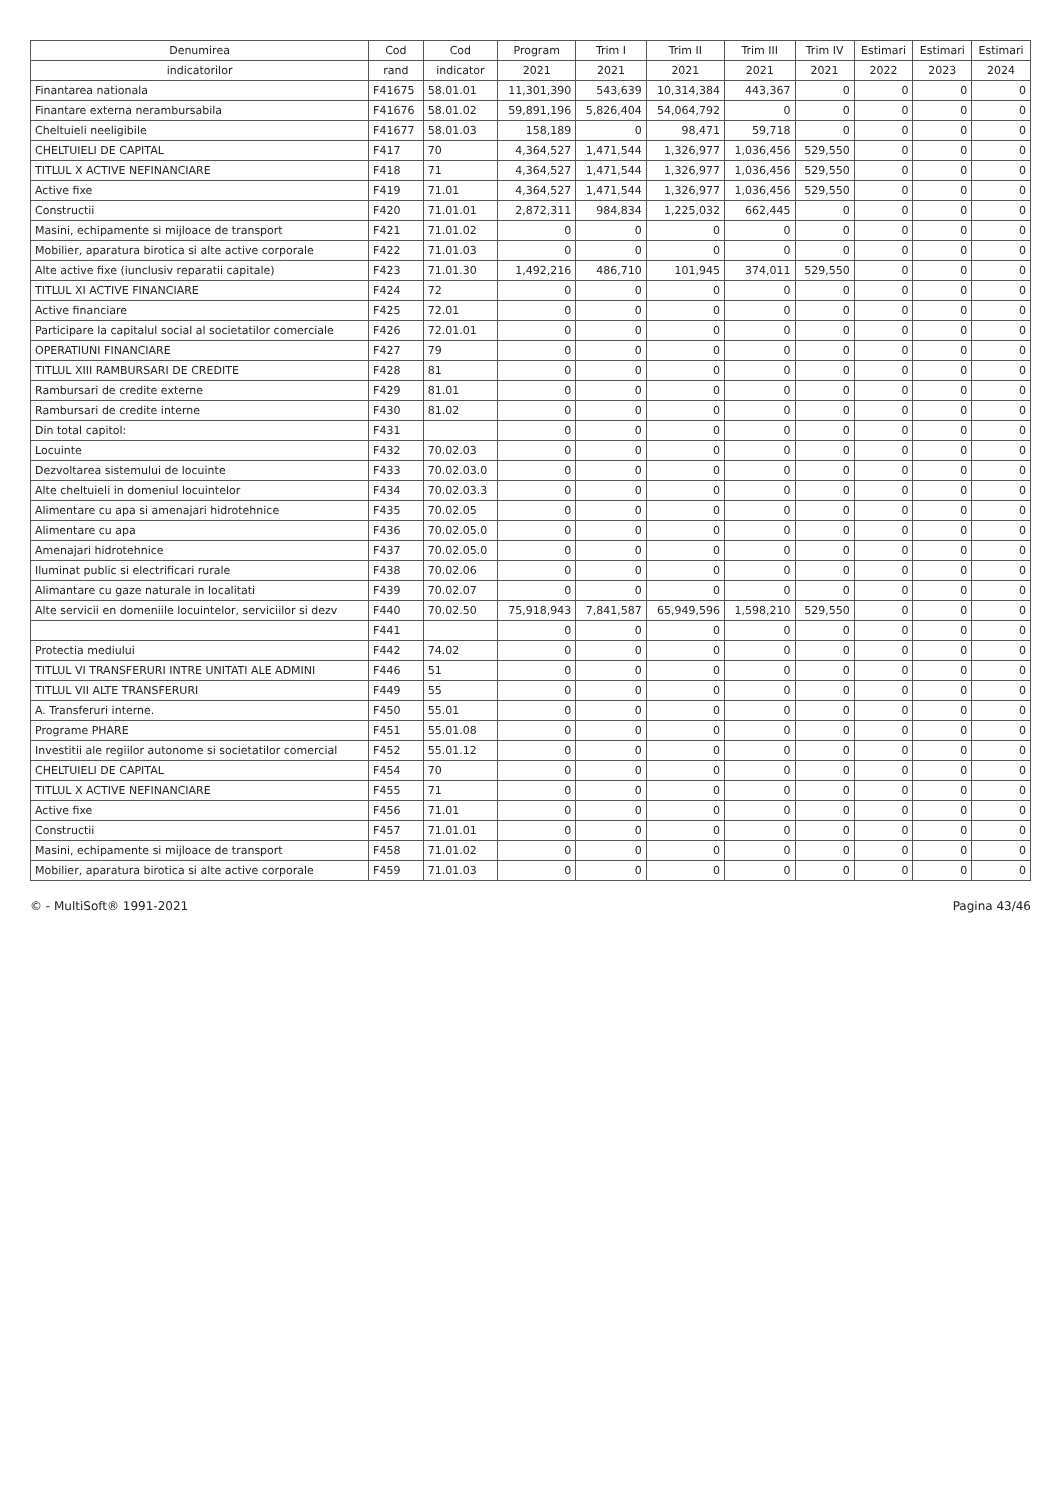| Denumirea | Cod | Cod | Program | Trim I | Trim II | Trim III | Trim IV | Estimari | Estimari | Estimari |
| --- | --- | --- | --- | --- | --- | --- | --- | --- | --- | --- |
| indicatorilor | rand | indicator | 2021 | 2021 | 2021 | 2021 | 2021 | 2022 | 2023 | 2024 |
| Finantarea nationala | F41675 | 58.01.01 | 11,301,390 | 543,639 | 10,314,384 | 443,367 | 0 | 0 | 0 | 0 |
| Finantare externa nerambursabila | F41676 | 58.01.02 | 59,891,196 | 5,826,404 | 54,064,792 | 0 | 0 | 0 | 0 | 0 |
| Cheltuieli neeligibile | F41677 | 58.01.03 | 158,189 | 0 | 98,471 | 59,718 | 0 | 0 | 0 | 0 |
| CHELTUIELI DE CAPITAL | F417 | 70 | 4,364,527 | 1,471,544 | 1,326,977 | 1,036,456 | 529,550 | 0 | 0 | 0 |
| TITLUL X ACTIVE NEFINANCIARE | F418 | 71 | 4,364,527 | 1,471,544 | 1,326,977 | 1,036,456 | 529,550 | 0 | 0 | 0 |
| Active fixe | F419 | 71.01 | 4,364,527 | 1,471,544 | 1,326,977 | 1,036,456 | 529,550 | 0 | 0 | 0 |
| Constructii | F420 | 71.01.01 | 2,872,311 | 984,834 | 1,225,032 | 662,445 | 0 | 0 | 0 | 0 |
| Masini, echipamente si mijloace de transport | F421 | 71.01.02 | 0 | 0 | 0 | 0 | 0 | 0 | 0 | 0 |
| Mobilier, aparatura birotica si alte active corporale | F422 | 71.01.03 | 0 | 0 | 0 | 0 | 0 | 0 | 0 | 0 |
| Alte active fixe (iunclusiv reparatii capitale) | F423 | 71.01.30 | 1,492,216 | 486,710 | 101,945 | 374,011 | 529,550 | 0 | 0 | 0 |
| TITLUL XI ACTIVE FINANCIARE | F424 | 72 | 0 | 0 | 0 | 0 | 0 | 0 | 0 | 0 |
| Active financiare | F425 | 72.01 | 0 | 0 | 0 | 0 | 0 | 0 | 0 | 0 |
| Participare la capitalul social al societatilor comerciale | F426 | 72.01.01 | 0 | 0 | 0 | 0 | 0 | 0 | 0 | 0 |
| OPERATIUNI FINANCIARE | F427 | 79 | 0 | 0 | 0 | 0 | 0 | 0 | 0 | 0 |
| TITLUL XIII RAMBURSARI DE CREDITE | F428 | 81 | 0 | 0 | 0 | 0 | 0 | 0 | 0 | 0 |
| Rambursari de credite externe | F429 | 81.01 | 0 | 0 | 0 | 0 | 0 | 0 | 0 | 0 |
| Rambursari de credite interne | F430 | 81.02 | 0 | 0 | 0 | 0 | 0 | 0 | 0 | 0 |
| Din total capitol: | F431 | | 0 | 0 | 0 | 0 | 0 | 0 | 0 | 0 |
| Locuinte | F432 | 70.02.03 | 0 | 0 | 0 | 0 | 0 | 0 | 0 | 0 |
| Dezvoltarea sistemului de locuinte | F433 | 70.02.03.0 | 0 | 0 | 0 | 0 | 0 | 0 | 0 | 0 |
| Alte cheltuieli in domeniul locuintelor | F434 | 70.02.03.3 | 0 | 0 | 0 | 0 | 0 | 0 | 0 | 0 |
| Alimentare cu apa si amenajari hidrotehnice | F435 | 70.02.05 | 0 | 0 | 0 | 0 | 0 | 0 | 0 | 0 |
| Alimentare cu apa | F436 | 70.02.05.0 | 0 | 0 | 0 | 0 | 0 | 0 | 0 | 0 |
| Amenajari hidrotehnice | F437 | 70.02.05.0 | 0 | 0 | 0 | 0 | 0 | 0 | 0 | 0 |
| Iluminat public si electrificari rurale | F438 | 70.02.06 | 0 | 0 | 0 | 0 | 0 | 0 | 0 | 0 |
| Alimantare cu gaze naturale in localitati | F439 | 70.02.07 | 0 | 0 | 0 | 0 | 0 | 0 | 0 | 0 |
| Alte servicii en domeniile locuintelor, serviciilor si dezv | F440 | 70.02.50 | 75,918,943 | 7,841,587 | 65,949,596 | 1,598,210 | 529,550 | 0 | 0 | 0 |
| | F441 | | 0 | 0 | 0 | 0 | 0 | 0 | 0 | 0 |
| Protectia mediului | F442 | 74.02 | 0 | 0 | 0 | 0 | 0 | 0 | 0 | 0 |
| TITLUL VI TRANSFERURI INTRE UNITATI ALE ADMINI | F446 | 51 | 0 | 0 | 0 | 0 | 0 | 0 | 0 | 0 |
| TITLUL VII ALTE TRANSFERURI | F449 | 55 | 0 | 0 | 0 | 0 | 0 | 0 | 0 | 0 |
| A. Transferuri interne. | F450 | 55.01 | 0 | 0 | 0 | 0 | 0 | 0 | 0 | 0 |
| Programe PHARE | F451 | 55.01.08 | 0 | 0 | 0 | 0 | 0 | 0 | 0 | 0 |
| Investitii ale regiilor autonome si societatilor comercial | F452 | 55.01.12 | 0 | 0 | 0 | 0 | 0 | 0 | 0 | 0 |
| CHELTUIELI DE CAPITAL | F454 | 70 | 0 | 0 | 0 | 0 | 0 | 0 | 0 | 0 |
| TITLUL X ACTIVE NEFINANCIARE | F455 | 71 | 0 | 0 | 0 | 0 | 0 | 0 | 0 | 0 |
| Active fixe | F456 | 71.01 | 0 | 0 | 0 | 0 | 0 | 0 | 0 | 0 |
| Constructii | F457 | 71.01.01 | 0 | 0 | 0 | 0 | 0 | 0 | 0 | 0 |
| Masini, echipamente si mijloace de transport | F458 | 71.01.02 | 0 | 0 | 0 | 0 | 0 | 0 | 0 | 0 |
| Mobilier, aparatura birotica si alte active corporale | F459 | 71.01.03 | 0 | 0 | 0 | 0 | 0 | 0 | 0 | 0 |
© - MultiSoft® 1991-2021 Pagina 43/46